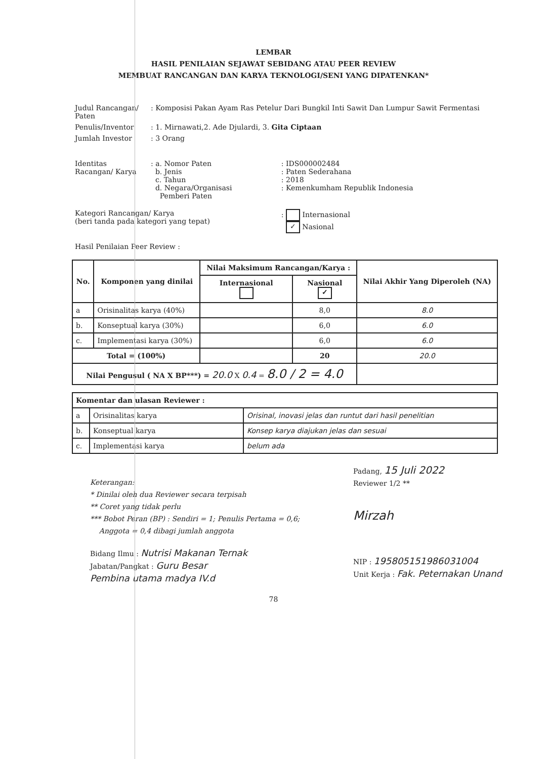LEMBAR
HASIL PENILAIAN SEJAWAT SEBIDANG ATAU PEER REVIEW
MEMBUAT RANCANGAN DAN KARYA TEKNOLOGI/SENI YANG DIPATENKAN*
| Judul Rancangan/ Paten | : Komposisi Pakan Ayam Ras Petelur Dari Bungkil Inti Sawit Dan Lumpur Sawit Fermentasi | |
| Penulis/Inventor | : 1. Mirnawati,2. Ade Djulardi, 3. Gita Ciptaan | |
| Jumlah Investor | : 3 Orang | |
| Identitas Racangan/ Karya | : a. Nomor Paten b. Jenis c. Tahun d. Negara/Organisasi Pemberi Paten | : IDS000002484 : Paten Sederahana : 2018 : Kemenkumham Republik Indonesia |
| Kategori Rancangan/ Karya (beri tanda pada kategori yang tepat) | | : Internasional ✓ Nasional |
| Hasil Penilaian Peer Review : | | |
| No. | Komponen yang dinilai | Nilai Maksimum Rancangan/Karya : | | Nilai Akhir Yang Diperoleh (NA) |
| --- | --- | --- | --- | --- |
| | | Internasional | Nasional ✓ | |
| a | Orisinalitas karya (40%) | | 8,0 | 8.0 |
| b. | Konseptual karya (30%) | | 6,0 | 6.0 |
| c. | Implementasi karya (30%) | | 6,0 | 6.0 |
| Total = (100%) | | | 20 | 20.0 |
| Nilai Pengusul ( NA X BP***) = 20.0 X 0.4 = 8.0 / 2 = 4.0 | | | | |
| Komentar dan ulasan Reviewer : | | |
| --- | --- | --- |
| a | Orisinalitas karya | Orisinal, inovasi jelas dan runtut dari hasil penelitian |
| b. | Konseptual karya | Konsep karya diajukan jelas dan sesuai |
| c. | Implementasi karya | belum ada |
Keterangan:
* Dinilai oleh dua Reviewer secara terpisah
** Coret yang tidak perlu
*** Bobot Peran (BP) : Sendiri = 1; Penulis Pertama = 0,6;
Anggota = 0,4 dibagi jumlah anggota
Bidang Ilmu : Nutrisi Makanan Ternak
Jabatan/Pangkat : Guru Besar
Pembina utama madya IV.d
Padang, 15 Juli 2022
Reviewer 1/2 **
Mirzah
NIP : 195805151986031004
Unit Kerja : Fak. Peternakan Unand
78